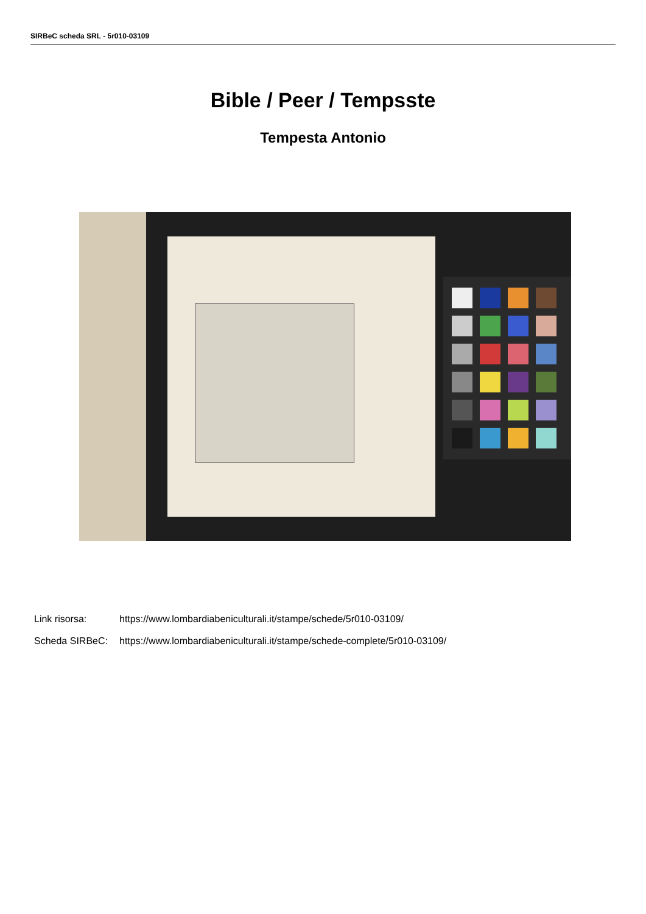SIRBeC scheda SRL - 5r010-03109
Bible / Peer / Tempsste
Tempesta Antonio
Link risorsa: https://www.lombardiabeniculturali.it/stampe/schede/5r010-03109/
Scheda SIRBeC: https://www.lombardiabeniculturali.it/stampe/schede-complete/5r010-03109/